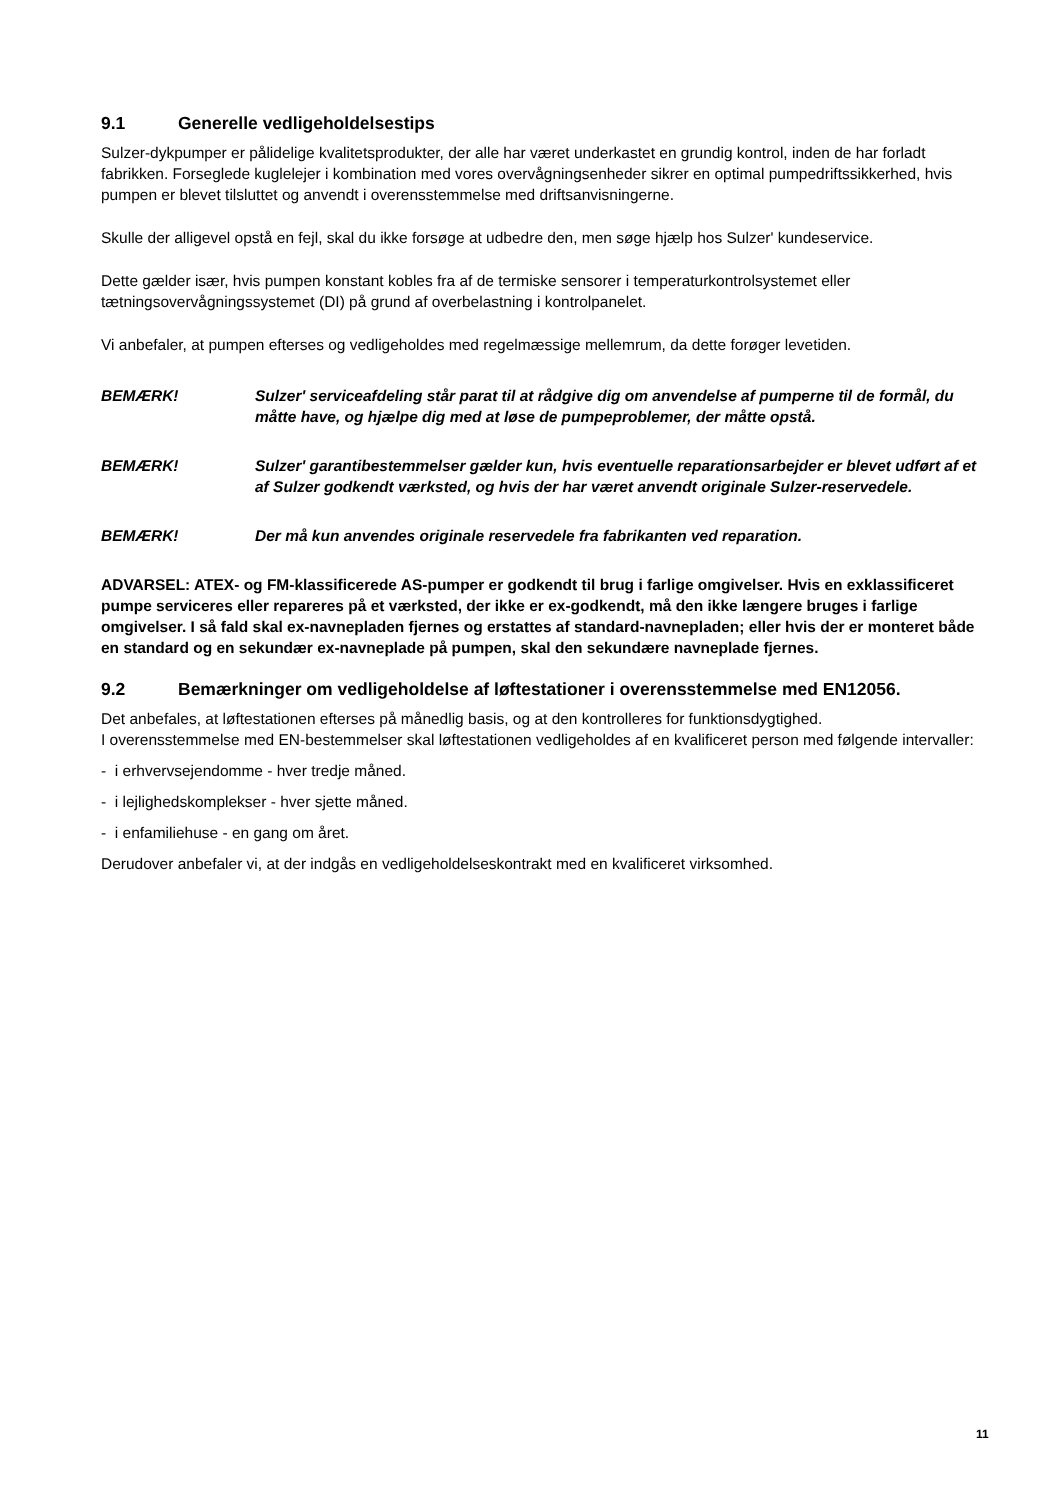9.1 Generelle vedligeholdelsestips
Sulzer-dykpumper er pålidelige kvalitetsprodukter, der alle har været underkastet en grundig kontrol, inden de har forladt fabrikken. Forseglede kuglelejer i kombination med vores overvågningsenheder sikrer en optimal pumpedriftssikkerhed, hvis pumpen er blevet tilsluttet og anvendt i overensstemmelse med driftsanvisningerne.
Skulle der alligevel opstå en fejl, skal du ikke forsøge at udbedre den, men søge hjælp hos Sulzer' kundeservice.
Dette gælder især, hvis pumpen konstant kobles fra af de termiske sensorer i temperaturkontrolsystemet eller tætningsovervågningssystemet (DI) på grund af overbelastning i kontrolpanelet.
Vi anbefaler, at pumpen efterses og vedligeholdes med regelmæssige mellemrum, da dette forøger levetiden.
BEMÆRK! Sulzer' serviceafdeling står parat til at rådgive dig om anvendelse af pumperne til de formål, du måtte have, og hjælpe dig med at løse de pumpeproblemer, der måtte opstå.
BEMÆRK! Sulzer' garantibestemmelser gælder kun, hvis eventuelle reparationsarbejder er blevet udført af et af Sulzer godkendt værksted, og hvis der har været anvendt originale Sulzer-reservedele.
BEMÆRK! Der må kun anvendes originale reservedele fra fabrikanten ved reparation.
ADVARSEL: ATEX- og FM-klassificerede AS-pumper er godkendt til brug i farlige omgivelser. Hvis en exklassificeret pumpe serviceres eller repareres på et værksted, der ikke er ex-godkendt, må den ikke længere bruges i farlige omgivelser. I så fald skal ex-navnepladen fjernes og erstattes af standard-navnepladen; eller hvis der er monteret både en standard og en sekundær ex-navneplade på pumpen, skal den sekundære navneplade fjernes.
9.2 Bemærkninger om vedligeholdelse af løftestationer i overensstemmelse med EN12056.
Det anbefales, at løftestationen efterses på månedlig basis, og at den kontrolleres for funktionsdygtighed.
I overensstemmelse med EN-bestemmelser skal løftestationen vedligeholdes af en kvalificeret person med følgende intervaller:
- i erhvervsejendomme - hver tredje måned.
- i lejlighedskomplekser - hver sjette måned.
- i enfamiliehuse - en gang om året.
Derudover anbefaler vi, at der indgås en vedligeholdelseskontrakt med en kvalificeret virksomhed.
11